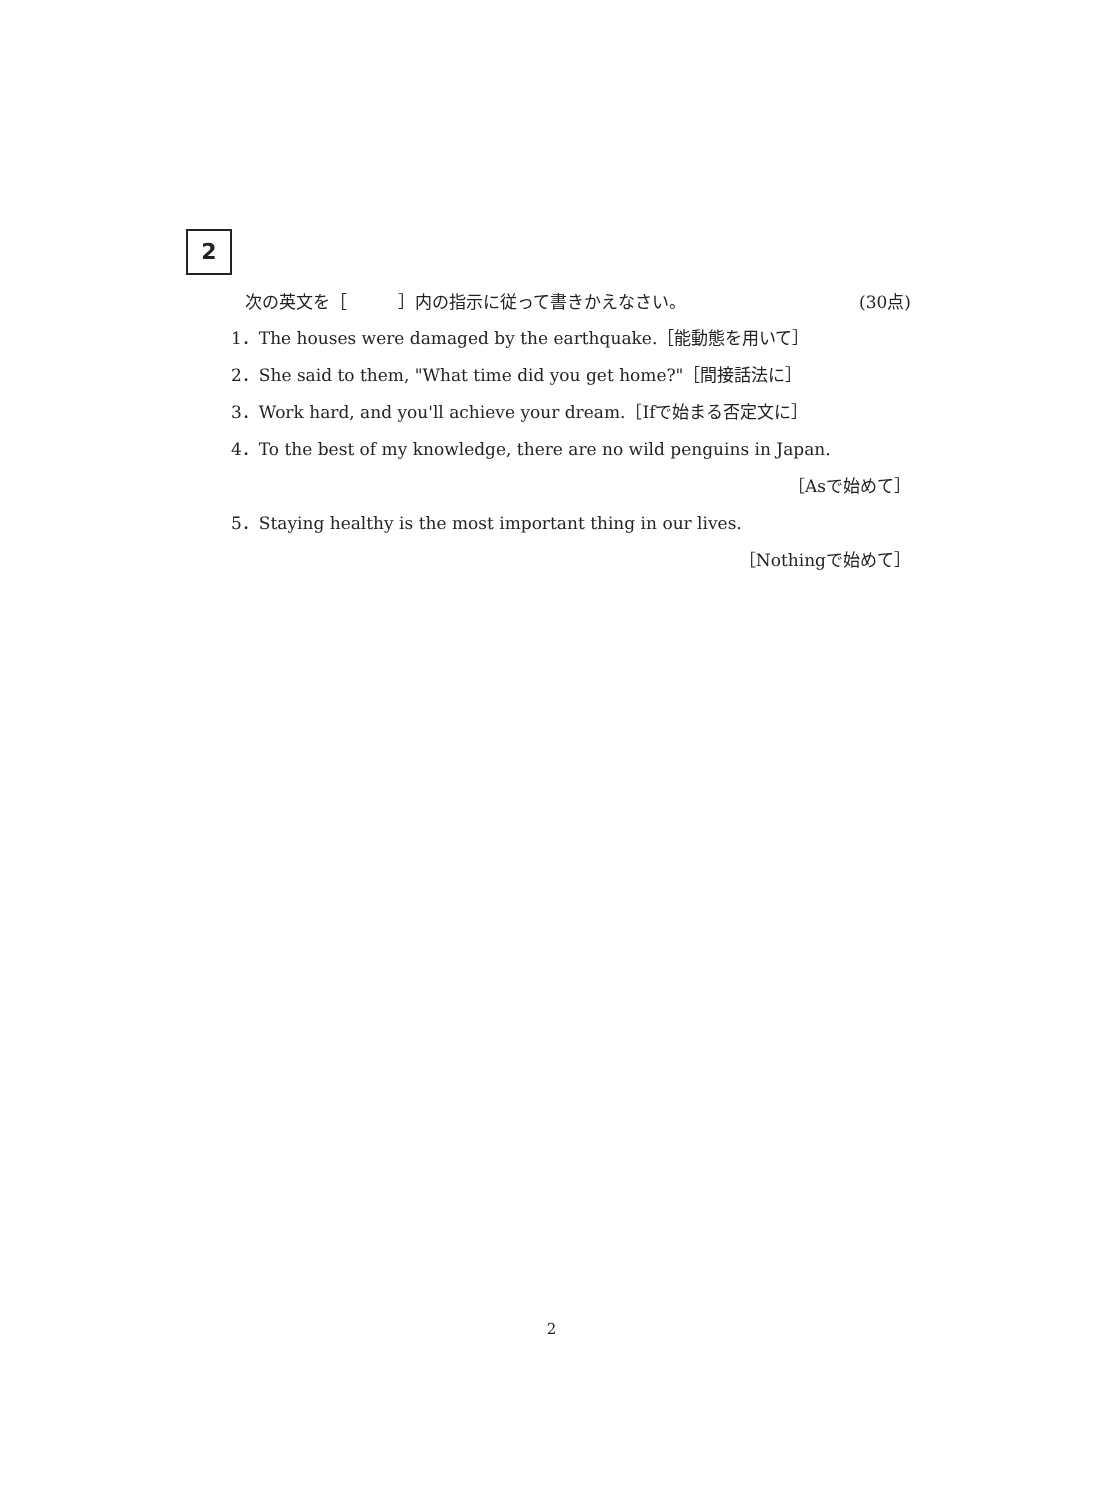2
次の英文を［　　　］内の指示に従って書きかえなさい。 (30点)
1．The houses were damaged by the earthquake.［能動態を用いて］
2．She said to them, "What time did you get home?"［間接話法に］
3．Work hard, and you'll achieve your dream.［Ifで始まる否定文に］
4．To the best of my knowledge, there are no wild penguins in Japan.
［Asで始めて］
5．Staying healthy is the most important thing in our lives.
［Nothingで始めて］
2